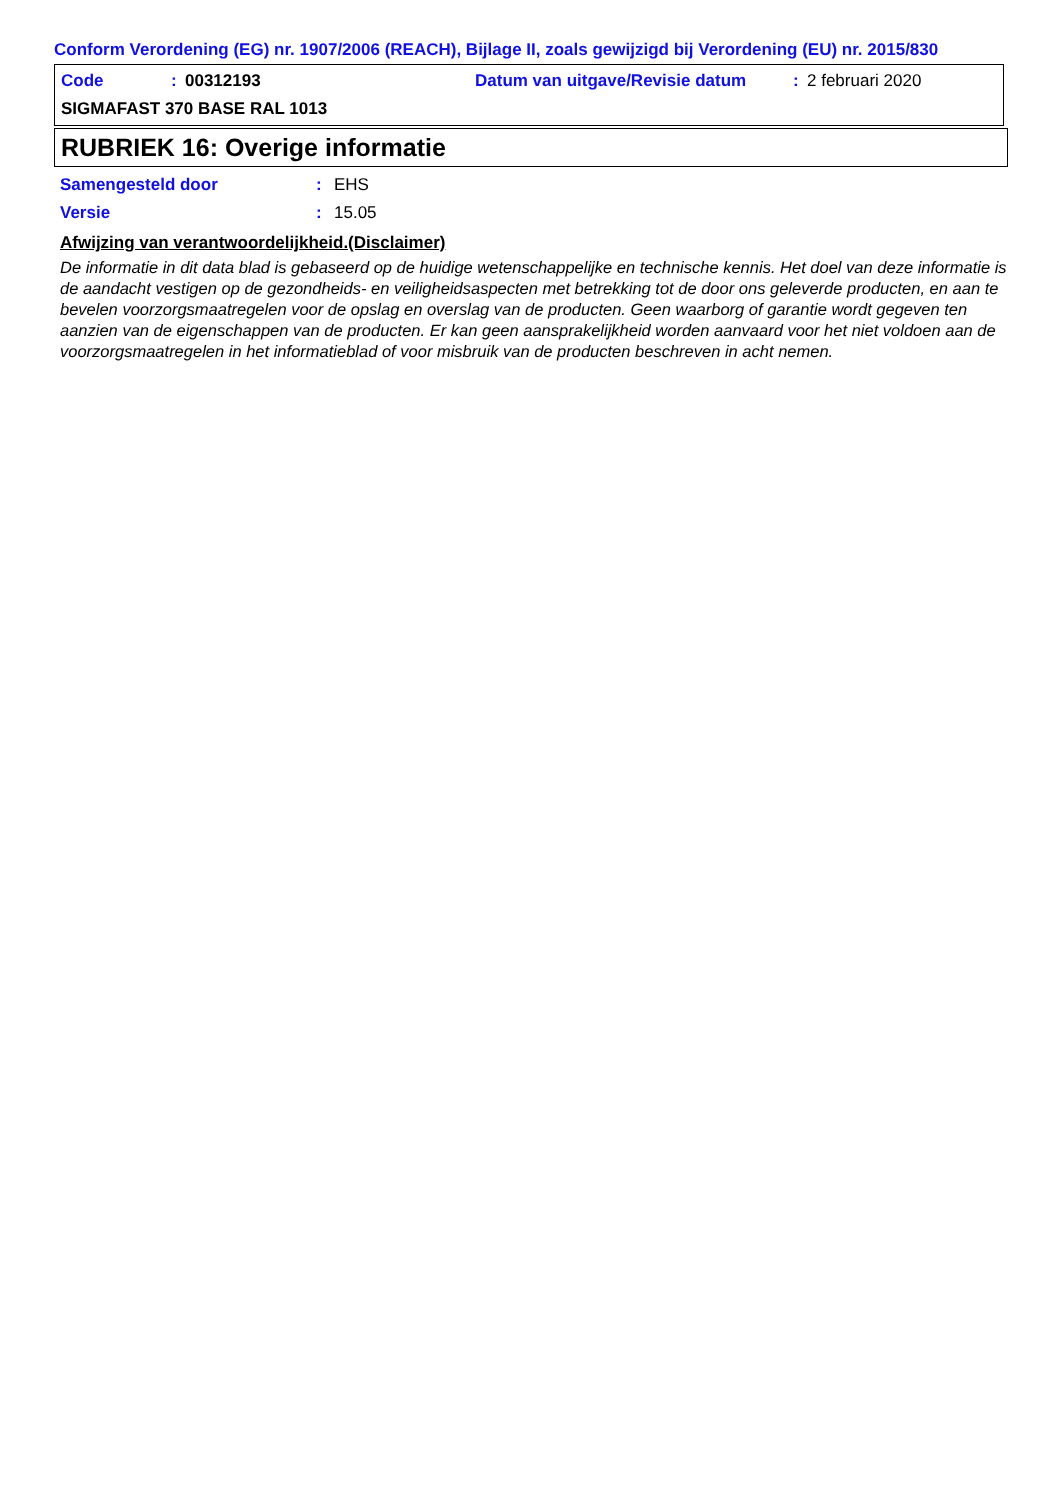Conform Verordening (EG) nr. 1907/2006 (REACH), Bijlage II, zoals gewijzigd bij Verordening (EU) nr. 2015/830
Code: 00312193 Datum van uitgave/Revisie datum: 2 februari 2020
SIGMAFAST 370 BASE RAL 1013
RUBRIEK 16: Overige informatie
Samengesteld door: EHS
Versie: 15.05
Afwijzing van verantwoordelijkheid.(Disclaimer)
De informatie in dit data blad is gebaseerd op de huidige wetenschappelijke en technische kennis. Het doel van deze informatie is de aandacht vestigen op de gezondheids- en veiligheidsaspecten met betrekking tot de door ons geleverde producten, en aan te bevelen voorzorgsmaatregelen voor de opslag en overslag van de producten. Geen waarborg of garantie wordt gegeven ten aanzien van de eigenschappen van de producten. Er kan geen aansprakelijkheid worden aanvaard voor het niet voldoen aan de voorzorgsmaatregelen in het informatieblad of voor misbruik van de producten beschreven in acht nemen.